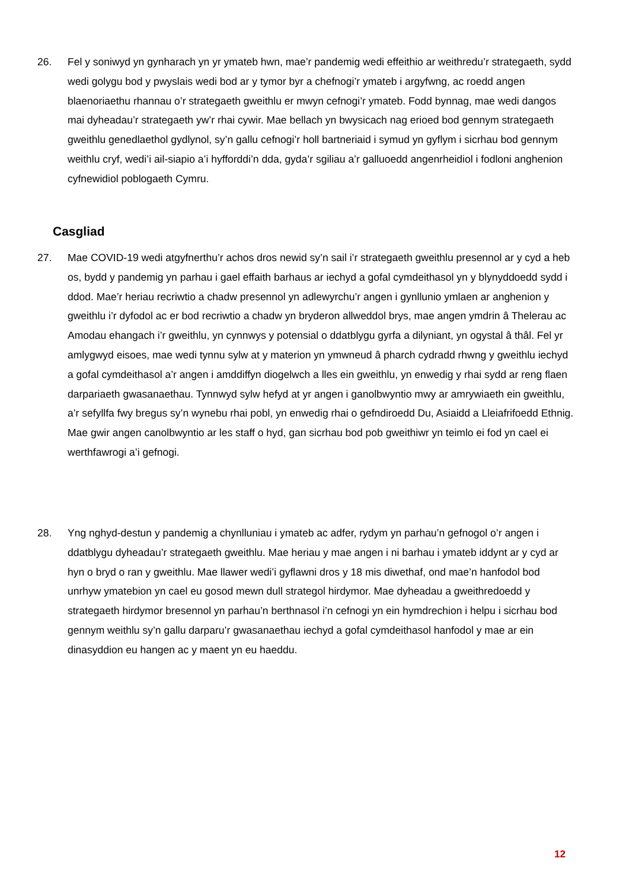26. Fel y soniwyd yn gynharach yn yr ymateb hwn, mae’r pandemig wedi effeithio ar weithredu’r strategaeth, sydd wedi golygu bod y pwyslais wedi bod ar y tymor byr a chefnogi’r ymateb i argyfwng, ac roedd angen blaenoriaethu rhannau o’r strategaeth gweithlu er mwyn cefnogi’r ymateb. Fodd bynnag, mae wedi dangos mai dyheadau’r strategaeth yw’r rhai cywir. Mae bellach yn bwysicach nag erioed bod gennym strategaeth gweithlu genedlaethol gydlynol, sy’n gallu cefnogi’r holl bartneriaid i symud yn gyflym i sicrhau bod gennym weithlu cryf, wedi’i ail-siapio a’i hyfforddi’n dda, gyda’r sgiliau a’r galluoedd angenrheidiol i fodloni anghenion cyfnewidiol poblogaeth Cymru.
Casgliad
27. Mae COVID-19 wedi atgyfnerthu’r achos dros newid sy’n sail i’r strategaeth gweithlu presennol ar y cyd a heb os, bydd y pandemig yn parhau i gael effaith barhaus ar iechyd a gofal cymdeithasol yn y blynyddoedd sydd i ddod. Mae’r heriau recriwtio a chadw presennol yn adlewyrchu’r angen i gynllunio ymlaen ar anghenion y gweithlu i’r dyfodol ac er bod recriwtio a chadw yn bryderon allweddol brys, mae angen ymdrin â Thelerau ac Amodau ehangach i’r gweithlu, yn cynnwys y potensial o ddatblygu gyrfa a dilyniant, yn ogystal â thâl. Fel yr amlygwyd eisoes, mae wedi tynnu sylw at y materion yn ymwneud â pharch cydradd rhwng y gweithlu iechyd a gofal cymdeithasol a’r angen i amddiffyn diogelwch a lles ein gweithlu, yn enwedig y rhai sydd ar reng flaen darpariaeth gwasanaethau. Tynnwyd sylw hefyd at yr angen i ganolbwyntio mwy ar amrywiaeth ein gweithlu, a’r sefyllfa fwy bregus sy’n wynebu rhai pobl, yn enwedig rhai o gefndiroedd Du, Asiaidd a Lleiafrifoedd Ethnig. Mae gwir angen canolbwyntio ar les staff o hyd, gan sicrhau bod pob gweithiwr yn teimlo ei fod yn cael ei werthfawrogi a’i gefnogi.
28. Yng nghyd-destun y pandemig a chynlluniau i ymateb ac adfer, rydym yn parhau’n gefnogol o’r angen i ddatblygu dyheadau’r strategaeth gweithlu. Mae heriau y mae angen i ni barhau i ymateb iddynt ar y cyd ar hyn o bryd o ran y gweithlu. Mae llawer wedi’i gyflawni dros y 18 mis diwethaf, ond mae’n hanfodol bod unrhyw ymatebion yn cael eu gosod mewn dull strategol hirdymor. Mae dyheadau a gweithredoedd y strategaeth hirdymor bresennol yn parhau’n berthnasol i’n cefnogi yn ein hymdrechion i helpu i sicrhau bod gennym weithlu sy’n gallu darparu’r gwasanaethau iechyd a gofal cymdeithasol hanfodol y mae ar ein dinasyddion eu hangen ac y maent yn eu haeddu.
12